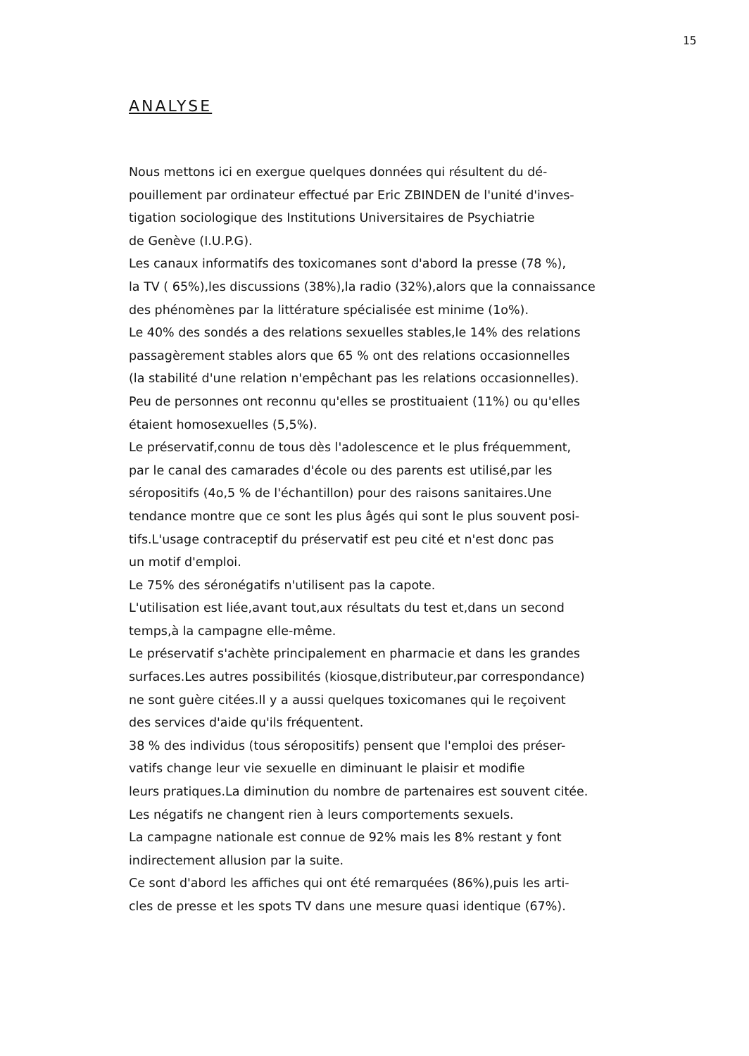15
ANALYSE
Nous mettons ici en exergue quelques données qui résultent du dé-
pouillement par ordinateur effectué par Eric ZBINDEN de l'unité d'inves-
tigation sociologique des Institutions Universitaires de Psychiatrie
de Genève (I.U.P.G).
Les canaux informatifs des toxicomanes sont d'abord la presse (78 %),
la TV ( 65%),les discussions (38%),la radio (32%),alors que la connaissance
des phénomènes par la littérature spécialisée est minime (1o%).
Le 40% des sondés a des relations sexuelles stables,le 14% des relations
passagèrement stables alors que 65 % ont des relations occasionnelles
(la stabilité d'une relation n'empêchant pas les relations occasionnelles).
Peu de personnes ont reconnu qu'elles se prostituaient (11%) ou qu'elles
étaient homosexuelles (5,5%).
Le préservatif,connu de tous dès l'adolescence et le plus fréquemment,
par le canal des camarades d'école ou des parents est utilisé,par les
séropositifs (4o,5 % de l'échantillon) pour des raisons sanitaires.Une
tendance montre que ce sont les plus âgés qui sont le plus souvent posi-
tifs.L'usage contraceptif du préservatif est peu cité et n'est donc pas
un motif d'emploi.
Le 75% des séronégatifs n'utilisent pas la capote.
L'utilisation est liée,avant tout,aux résultats du test et,dans un second
temps,à la campagne elle-même.
Le préservatif s'achète principalement en pharmacie et dans les grandes
surfaces.Les autres possibilités (kiosque,distributeur,par correspondance)
ne sont guère citées.Il y a aussi quelques toxicomanes qui le reçoivent
des services d'aide qu'ils fréquentent.
38 % des individus (tous séropositifs) pensent que l'emploi des préser-
vatifs change leur vie sexuelle en diminuant le plaisir et modifie
leurs pratiques.La diminution du nombre de partenaires est souvent citée.
Les négatifs ne changent rien à leurs comportements sexuels.
La campagne nationale est connue de 92% mais les 8% restant y font
indirectement allusion par la suite.
Ce sont d'abord les affiches qui ont été remarquées (86%),puis les arti-
cles de presse et les spots TV dans une mesure quasi identique (67%).